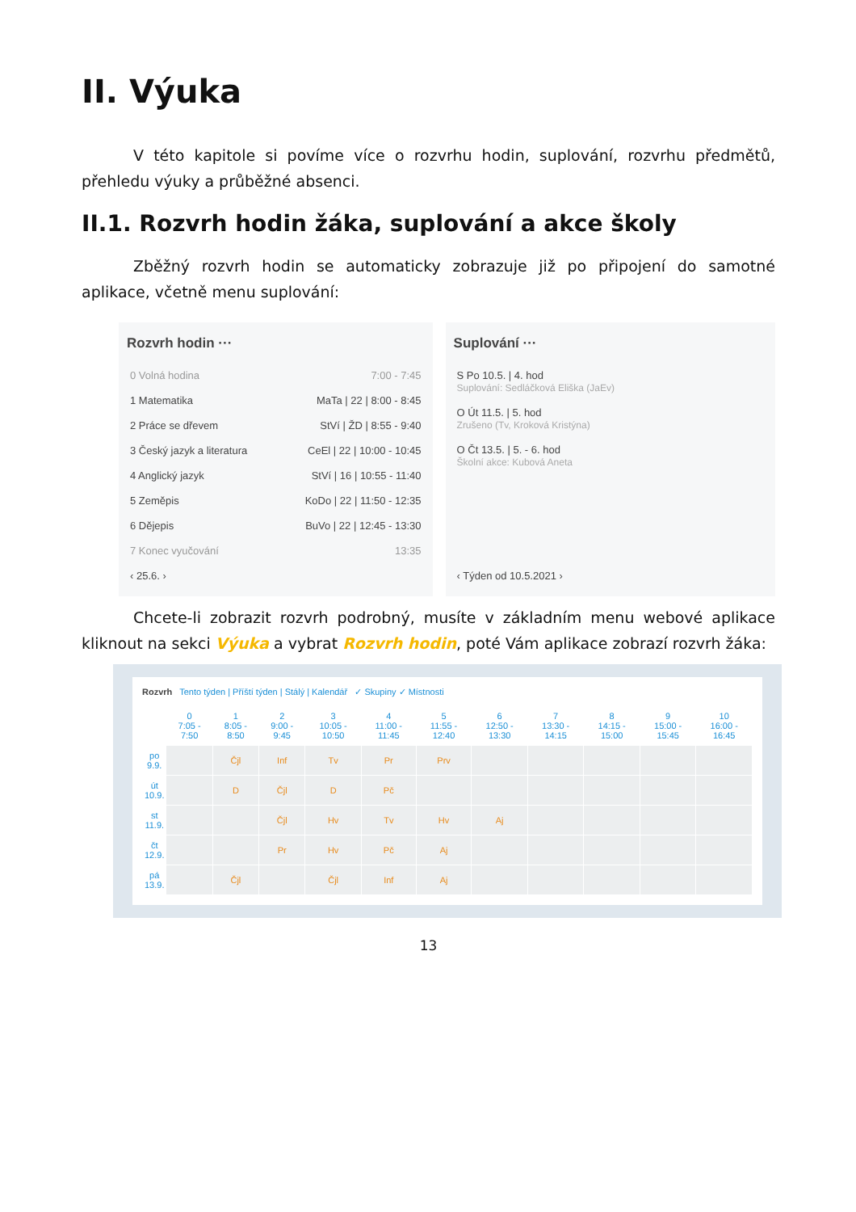II. Výuka
V této kapitole si povíme více o rozvrhu hodin, suplování, rozvrhu předmětů, přehledu výuky a průběžné absenci.
II.1. Rozvrh hodin žáka, suplování a akce školy
Zběžný rozvrh hodin se automaticky zobrazuje již po připojení do samotné aplikace, včetně menu suplování:
Rozvrh hodin ···
0 Volná hodina 7:00 - 7:45
1 Matematika MaTa | 22 | 8:00 - 8:45
2 Práce se dřevem StVí | ŽD | 8:55 - 9:40
3 Český jazyk a literatura CeEl | 22 | 10:00 - 10:45
4 Anglický jazyk StVí | 16 | 10:55 - 11:40
5 Zeměpis KoDo | 22 | 11:50 - 12:35
6 Dějepis BuVo | 22 | 12:45 - 13:30
7 Konec vyučování 13:35
‹ 25.6. ›
Suplování ···
S Po 10.5. | 4. hod
Suplování: Sedláčková Eliška (JaEv)
O Út 11.5. | 5. hod
Zrušeno (Tv, Kroková Kristýna)
O Čt 13.5. | 5. - 6. hod
Školní akce: Kubová Aneta
‹ Týden od 10.5.2021 ›
Chcete-li zobrazit rozvrh podrobný, musíte v základním menu webové aplikace kliknout na sekci Výuka a vybrat Rozvrh hodin, poté Vám aplikace zobrazí rozvrh žáka:
Rozvrh Tento týden | Příští týden | Stálý | Kalendář ✓ Skupiny ✓ Místnosti
| | 0 7:05 - 7:50 | 1 8:05 - 8:50 | 2 9:00 - 9:45 | 3 10:05 - 10:50 | 4 11:00 - 11:45 | 5 11:55 - 12:40 | 6 12:50 - 13:30 | 7 13:30 - 14:15 | 8 14:15 - 15:00 | 9 15:00 - 15:45 | 10 16:00 - 16:45 |
| --- | --- | --- | --- | --- | --- | --- | --- | --- | --- | --- | --- |
| po 9.9. | | Čjl | Inf | Tv | Pr | Prv | | | | | |
| út 10.9. | | D | Čjl | D | Pč | | | | | | |
| st 11.9. | | | Čjl | Hv | Tv | Hv | Aj | | | | |
| čt 12.9. | | | Pr | Hv | Pč | Aj | | | | | |
| pá 13.9. | | Čjl | | Čjl | Inf | Aj | | | | | |
13